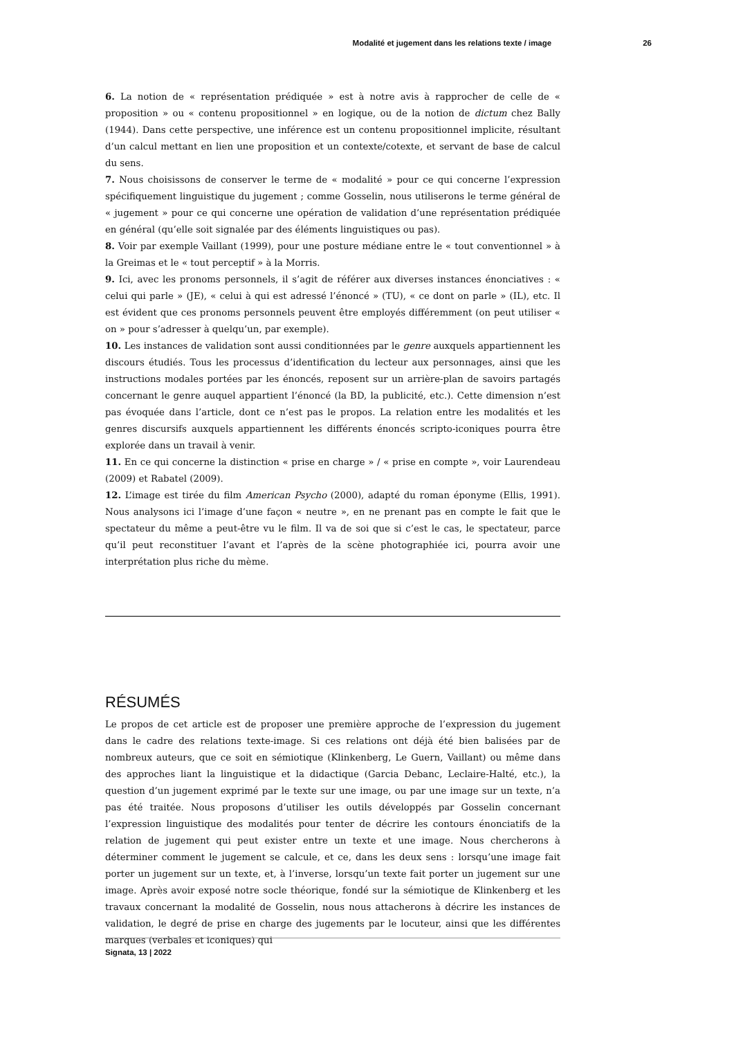Modalité et jugement dans les relations texte / image 26
6. La notion de « représentation prédiquée » est à notre avis à rapprocher de celle de « proposition » ou « contenu propositionnel » en logique, ou de la notion de dictum chez Bally (1944). Dans cette perspective, une inférence est un contenu propositionnel implicite, résultant d’un calcul mettant en lien une proposition et un contexte/cotexte, et servant de base de calcul du sens.
7. Nous choisissons de conserver le terme de « modalité » pour ce qui concerne l’expression spécifiquement linguistique du jugement ; comme Gosselin, nous utiliserons le terme général de « jugement » pour ce qui concerne une opération de validation d’une représentation prédiquée en général (qu’elle soit signalée par des éléments linguistiques ou pas).
8. Voir par exemple Vaillant (1999), pour une posture médiane entre le « tout conventionnel » à la Greimas et le « tout perceptif » à la Morris.
9. Ici, avec les pronoms personnels, il s’agit de référer aux diverses instances énonciatives : « celui qui parle » (JE), « celui à qui est adressé l’énoncé » (TU), « ce dont on parle » (IL), etc. Il est évident que ces pronoms personnels peuvent être employés différemment (on peut utiliser « on » pour s’adresser à quelqu’un, par exemple).
10. Les instances de validation sont aussi conditionnées par le genre auxquels appartiennent les discours étudiés. Tous les processus d’identification du lecteur aux personnages, ainsi que les instructions modales portées par les énoncés, reposent sur un arrière-plan de savoirs partagés concernant le genre auquel appartient l’énoncé (la BD, la publicité, etc.). Cette dimension n’est pas évoquée dans l’article, dont ce n’est pas le propos. La relation entre les modalités et les genres discursifs auxquels appartiennent les différents énoncés scripto-iconiques pourra être explorée dans un travail à venir.
11. En ce qui concerne la distinction « prise en charge » / « prise en compte », voir Laurendeau (2009) et Rabatel (2009).
12. L’image est tirée du film American Psycho (2000), adapté du roman éponyme (Ellis, 1991). Nous analysons ici l’image d’une façon « neutre », en ne prenant pas en compte le fait que le spectateur du même a peut-être vu le film. Il va de soi que si c’est le cas, le spectateur, parce qu’il peut reconstituer l’avant et l’après de la scène photographiée ici, pourra avoir une interprétation plus riche du mème.
RÉSUMÉS
Le propos de cet article est de proposer une première approche de l’expression du jugement dans le cadre des relations texte-image. Si ces relations ont déjà été bien balisées par de nombreux auteurs, que ce soit en sémiotique (Klinkenberg, Le Guern, Vaillant) ou même dans des approches liant la linguistique et la didactique (Garcia Debanc, Leclaire-Halté, etc.), la question d’un jugement exprimé par le texte sur une image, ou par une image sur un texte, n’a pas été traitée. Nous proposons d’utiliser les outils développés par Gosselin concernant l’expression linguistique des modalités pour tenter de décrire les contours énonciatifs de la relation de jugement qui peut exister entre un texte et une image. Nous chercherons à déterminer comment le jugement se calcule, et ce, dans les deux sens : lorsqu’une image fait porter un jugement sur un texte, et, à l’inverse, lorsqu’un texte fait porter un jugement sur une image. Après avoir exposé notre socle théorique, fondé sur la sémiotique de Klinkenberg et les travaux concernant la modalité de Gosselin, nous nous attacherons à décrire les instances de validation, le degré de prise en charge des jugements par le locuteur, ainsi que les différentes marques (verbales et iconiques) qui
Signata, 13 | 2022